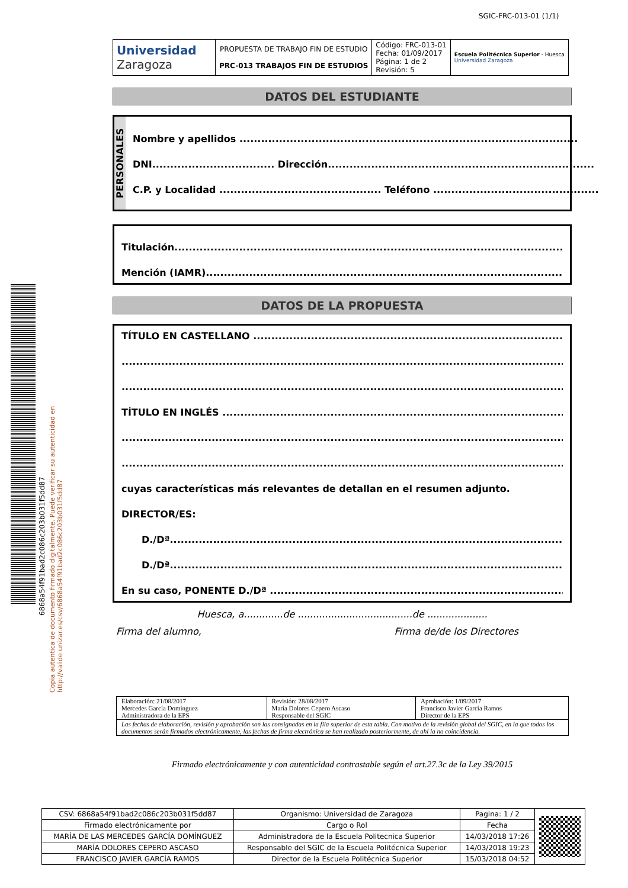SGIC-FRC-013-01 (1/1)
6868a54f91bad2c086c203b031f5dd87
Copia autentica de documento firmado digitalmente. Puede verificar su autenticidad en http://valide.unizar.es/csv/6868a54f91bad2c086c203b031f5dd87
| Universidad Zaragoza | PROPUESTA DE TRABAJO FIN DE ESTUDIO PRC-013 TRABAJOS FIN DE ESTUDIOS | Código: FRC-013-01 Fecha: 01/09/2017 Página: 1 de 2 Revisión: 5 | Escuela Politécnica Superior - Huesca Universidad Zaragoza |
DATOS DEL ESTUDIANTE
PERSONALES
Nombre y apellidos ..............................................................................................
DNI.................................. Dirección..........................................................................
C.P. y Localidad ............................................. Teléfono ..............................................
Titulación.................................................................................................................
Mención (IAMR)..........................................................................................................
DATOS DE LA PROPUESTA
TÍTULO EN CASTELLANO ..........................................................................................
............................................................................................................................
............................................................................................................................
TÍTULO EN INGLÉS ...................................................................................................
............................................................................................................................
............................................................................................................................
cuyas características más relevantes de detallan en el resumen adjunto.
DIRECTOR/ES:
D./Dª....................................................................................................................
D./Dª....................................................................................................................
En su caso, PONENTE D./Dª ........................................................................................
Huesca, a.............de ......................................de ....................
Firma del alumno, Firma de/de los Directores
| Elaboración: 21/08/2017 Mercedes García Domínguez Administradora de la EPS | Revisión: 28/08/2017 María Dolores Cepero Ascaso Responsable del SGIC | Aprobación: 1/09/2017 Francisco Javier García Ramos Director de la EPS |
| Las fechas de elaboración, revisión y aprobación son las consignadas en la fila superior de esta tabla. Con motivo de la revisión global del SGIC, en la que todos los documentos serán firmados electrónicamente, las fechas de firma electrónica se han realizado posteriormente, de ahí la no coincidencia. | | |
Firmado electrónicamente y con autenticidad contrastable según el art.27.3c de la Ley 39/2015
| CSV: 6868a54f91bad2c086c203b031f5dd87 | Organismo: Universidad de Zaragoza | Pagina: 1 / 2 | |
| Firmado electrónicamente por | Cargo o Rol | Fecha | |
| MARÍA DE LAS MERCEDES GARCÍA DOMÍNGUEZ | Administradora de la Escuela Politecnica Superior | 14/03/2018 17:26 | |
| MARÍA DOLORES CEPERO ASCASO | Responsable del SGIC de la Escuela Politécnica Superior | 14/03/2018 19:23 | |
| FRANCISCO JAVIER GARCÍA RAMOS | Director de la Escuela Politécnica Superior | 15/03/2018 04:52 | |